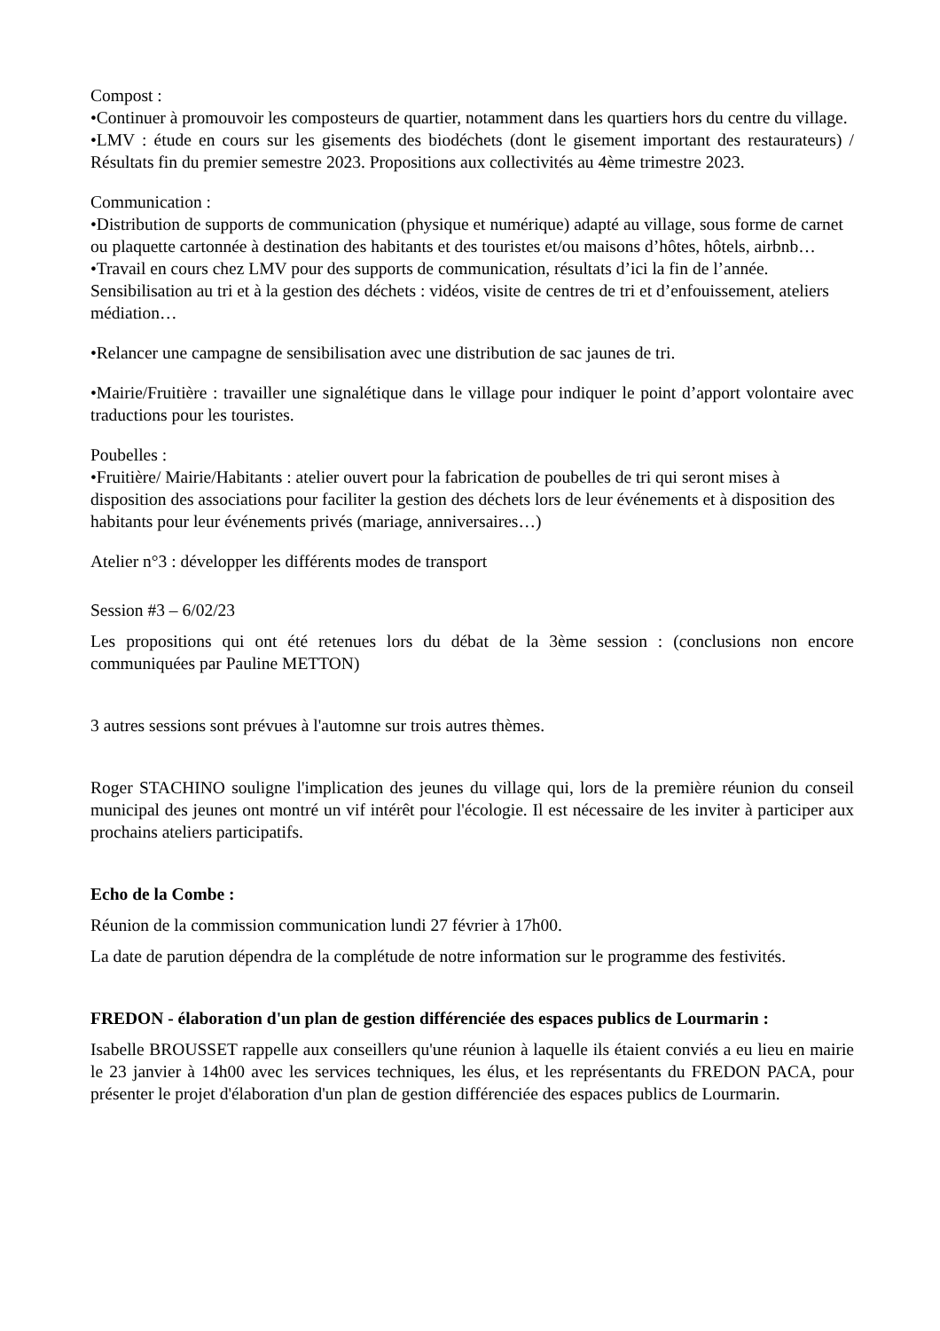Compost :
•Continuer à promouvoir les composteurs de quartier, notamment dans les quartiers hors du centre du village.
•LMV : étude en cours sur les gisements des biodéchets (dont le gisement important des restaurateurs) / Résultats fin du premier semestre 2023. Propositions aux collectivités au 4ème trimestre 2023.
Communication :
•Distribution de supports de communication (physique et numérique) adapté au village, sous forme de carnet ou plaquette cartonnée à destination des habitants et des touristes et/ou maisons d’hôtes, hôtels, airbnb…
•Travail en cours chez LMV pour des supports de communication, résultats d’ici la fin de l’année. Sensibilisation au tri et à la gestion des déchets : vidéos, visite de centres de tri et d’enfouissement, ateliers médiation…
•Relancer une campagne de sensibilisation avec une distribution de sac jaunes de tri.
•Mairie/Fruitière : travailler une signalétique dans le village pour indiquer le point d’apport volontaire avec traductions pour les touristes.
Poubelles :
•Fruitière/ Mairie/Habitants : atelier ouvert pour la fabrication de poubelles de tri qui seront mises à disposition des associations pour faciliter la gestion des déchets lors de leur événements et à disposition des habitants pour leur événements privés (mariage, anniversaires…)
Atelier n°3 : développer les différents modes de transport
Session #3 – 6/02/23
Les propositions qui ont été retenues lors du débat de la 3ème session : (conclusions non encore communiquées par Pauline METTON)
3 autres sessions sont prévues à l'automne sur trois autres thèmes.
Roger STACHINO souligne l'implication des jeunes du village qui, lors de la première réunion du conseil municipal des jeunes ont montré un vif intérêt pour l'écologie. Il est nécessaire de les inviter à participer aux prochains ateliers participatifs.
Echo de la Combe :
Réunion de la commission communication lundi 27 février à 17h00.
La date de parution dépendra de la complétude de notre information sur le programme des festivités.
FREDON - élaboration d'un plan de gestion différenciée des espaces publics de Lourmarin :
Isabelle BROUSSET rappelle aux conseillers qu'une réunion à laquelle ils étaient conviés a eu lieu en mairie le 23 janvier à 14h00 avec les services techniques, les élus, et les représentants du FREDON PACA, pour présenter le projet d'élaboration d'un plan de gestion différenciée des espaces publics de Lourmarin.